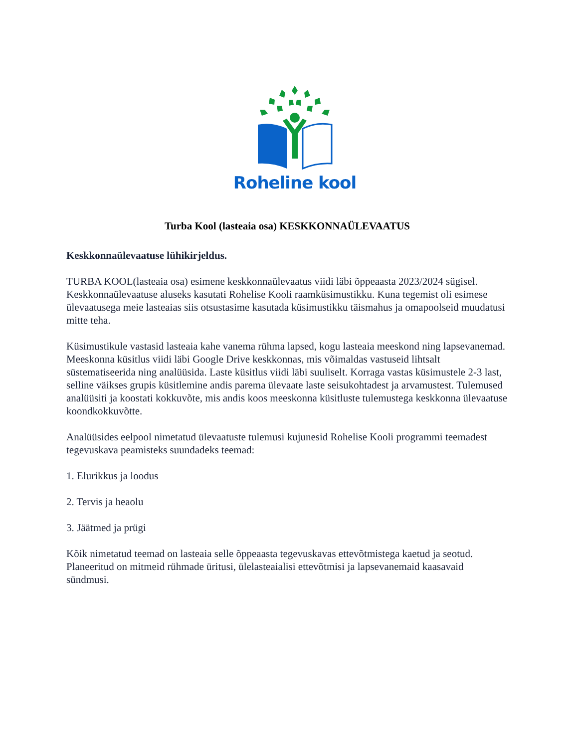Roheline kool
Turba Kool (lasteaia osa) KESKKONNAÜLEVAATUS
Keskkonnaülevaatuse lühikirjeldus.
TURBA KOOL(lasteaia osa) esimene keskkonnaülevaatus viidi läbi õppeaasta 2023/2024 sügisel. Keskkonnaülevaatuse aluseks kasutati Rohelise Kooli raamküsimustikku. Kuna tegemist oli esimese ülevaatusega meie lasteaias siis otsustasime kasutada küsimustikku täismahus ja omapoolseid muudatusi mitte teha.
Küsimustikule vastasid lasteaia kahe vanema rühma lapsed, kogu lasteaia meeskond ning lapsevanemad. Meeskonna küsitlus viidi läbi Google Drive keskkonnas, mis võimaldas vastuseid lihtsalt süstematiseerida ning analüüsida. Laste küsitlus viidi läbi suuliselt. Korraga vastas küsimustele 2-3 last, selline väikses grupis küsitlemine andis parema ülevaate laste seisukohtadest ja arvamustest. Tulemused analüüsiti ja koostati kokkuvõte, mis andis koos meeskonna küsitluste tulemustega keskkonna ülevaatuse koondkokkuvõtte.
Analüüsides eelpool nimetatud ülevaatuste tulemusi kujunesid Rohelise Kooli programmi teemadest tegevuskava peamisteks suundadeks teemad:
1. Elurikkus ja loodus
2. Tervis ja heaolu
3. Jäätmed ja prügi
Kõik nimetatud teemad on lasteaia selle õppeaasta tegevuskavas ettevõtmistega kaetud ja seotud. Planeeritud on mitmeid rühmade üritusi, ülelasteaialisi ettevõtmisi ja lapsevanemaid kaasavaid sündmusi.